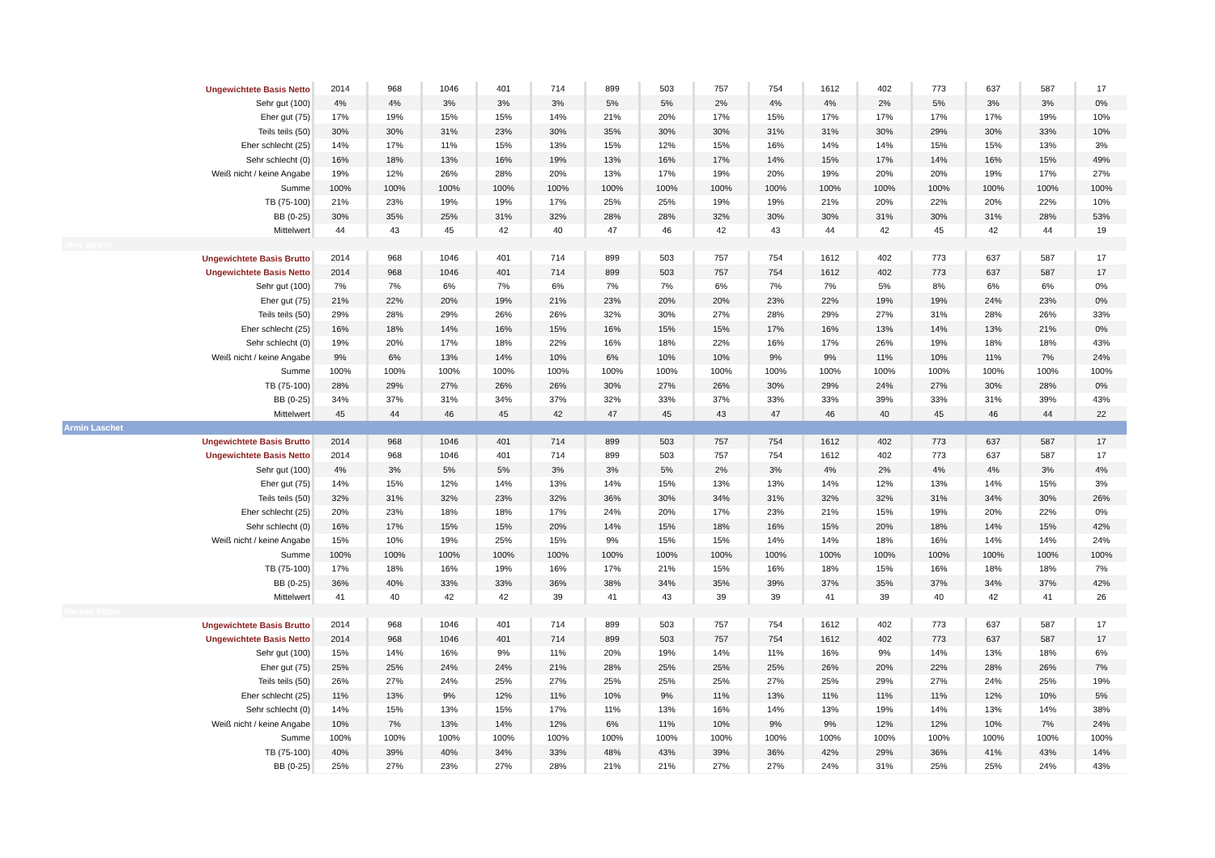| Ungewichtete Basis Netto | 2014 | 968 | 1046 | 401 | 714 | 899 | 503 | 757 | 754 | 1612 | 402 | 773 | 637 | 587 | 17 |
| Sehr gut (100) | 4% | 4% | 3% | 3% | 3% | 5% | 5% | 2% | 4% | 4% | 2% | 5% | 3% | 3% | 0% |
| Eher gut (75) | 17% | 19% | 15% | 15% | 14% | 21% | 20% | 17% | 15% | 17% | 17% | 17% | 17% | 19% | 10% |
| Teils teils (50) | 30% | 30% | 31% | 23% | 30% | 35% | 30% | 30% | 31% | 31% | 30% | 29% | 30% | 33% | 10% |
| Eher schlecht (25) | 14% | 17% | 11% | 15% | 13% | 15% | 12% | 15% | 16% | 14% | 14% | 15% | 15% | 13% | 3% |
| Sehr schlecht (0) | 16% | 18% | 13% | 16% | 19% | 13% | 16% | 17% | 14% | 15% | 17% | 14% | 16% | 15% | 49% |
| Weiß nicht / keine Angabe | 19% | 12% | 26% | 28% | 20% | 13% | 17% | 19% | 20% | 19% | 20% | 20% | 19% | 17% | 27% |
| Summe | 100% | 100% | 100% | 100% | 100% | 100% | 100% | 100% | 100% | 100% | 100% | 100% | 100% | 100% | 100% |
| TB (75-100) | 21% | 23% | 19% | 19% | 17% | 25% | 25% | 19% | 19% | 21% | 20% | 22% | 20% | 22% | 10% |
| BB (0-25) | 30% | 35% | 25% | 31% | 32% | 28% | 28% | 32% | 30% | 30% | 31% | 30% | 31% | 28% | 53% |
| Mittelwert | 44 | 43 | 45 | 42 | 40 | 47 | 46 | 42 | 43 | 44 | 42 | 45 | 42 | 44 | 19 |
| Jens Spahn | | | | | | | | | | | | | | | |
| Ungewichtete Basis Brutto | 2014 | 968 | 1046 | 401 | 714 | 899 | 503 | 757 | 754 | 1612 | 402 | 773 | 637 | 587 | 17 |
| Ungewichtete Basis Netto | 2014 | 968 | 1046 | 401 | 714 | 899 | 503 | 757 | 754 | 1612 | 402 | 773 | 637 | 587 | 17 |
| Sehr gut (100) | 7% | 7% | 6% | 7% | 6% | 7% | 7% | 6% | 7% | 7% | 5% | 8% | 6% | 6% | 0% |
| Eher gut (75) | 21% | 22% | 20% | 19% | 21% | 23% | 20% | 20% | 23% | 22% | 19% | 19% | 24% | 23% | 0% |
| Teils teils (50) | 29% | 28% | 29% | 26% | 26% | 32% | 30% | 27% | 28% | 29% | 27% | 31% | 28% | 26% | 33% |
| Eher schlecht (25) | 16% | 18% | 14% | 16% | 15% | 16% | 15% | 15% | 17% | 16% | 13% | 14% | 13% | 21% | 0% |
| Sehr schlecht (0) | 19% | 20% | 17% | 18% | 22% | 16% | 18% | 22% | 16% | 17% | 26% | 19% | 18% | 18% | 43% |
| Weiß nicht / keine Angabe | 9% | 6% | 13% | 14% | 10% | 6% | 10% | 10% | 9% | 9% | 11% | 10% | 11% | 7% | 24% |
| Summe | 100% | 100% | 100% | 100% | 100% | 100% | 100% | 100% | 100% | 100% | 100% | 100% | 100% | 100% | 100% |
| TB (75-100) | 28% | 29% | 27% | 26% | 26% | 30% | 27% | 26% | 30% | 29% | 24% | 27% | 30% | 28% | 0% |
| BB (0-25) | 34% | 37% | 31% | 34% | 37% | 32% | 33% | 37% | 33% | 33% | 39% | 33% | 31% | 39% | 43% |
| Mittelwert | 45 | 44 | 46 | 45 | 42 | 47 | 45 | 43 | 47 | 46 | 40 | 45 | 46 | 44 | 22 |
| Armin Laschet | | | | | | | | | | | | | | | |
| Ungewichtete Basis Brutto | 2014 | 968 | 1046 | 401 | 714 | 899 | 503 | 757 | 754 | 1612 | 402 | 773 | 637 | 587 | 17 |
| Ungewichtete Basis Netto | 2014 | 968 | 1046 | 401 | 714 | 899 | 503 | 757 | 754 | 1612 | 402 | 773 | 637 | 587 | 17 |
| Sehr gut (100) | 4% | 3% | 5% | 5% | 3% | 3% | 5% | 2% | 3% | 4% | 2% | 4% | 4% | 3% | 4% |
| Eher gut (75) | 14% | 15% | 12% | 14% | 13% | 14% | 15% | 13% | 13% | 14% | 12% | 13% | 14% | 15% | 3% |
| Teils teils (50) | 32% | 31% | 32% | 23% | 32% | 36% | 30% | 34% | 31% | 32% | 32% | 31% | 34% | 30% | 26% |
| Eher schlecht (25) | 20% | 23% | 18% | 18% | 17% | 24% | 20% | 17% | 23% | 21% | 15% | 19% | 20% | 22% | 0% |
| Sehr schlecht (0) | 16% | 17% | 15% | 15% | 20% | 14% | 15% | 18% | 16% | 15% | 20% | 18% | 14% | 15% | 42% |
| Weiß nicht / keine Angabe | 15% | 10% | 19% | 25% | 15% | 9% | 15% | 15% | 14% | 14% | 18% | 16% | 14% | 14% | 24% |
| Summe | 100% | 100% | 100% | 100% | 100% | 100% | 100% | 100% | 100% | 100% | 100% | 100% | 100% | 100% | 100% |
| TB (75-100) | 17% | 18% | 16% | 19% | 16% | 17% | 21% | 15% | 16% | 18% | 15% | 16% | 18% | 18% | 7% |
| BB (0-25) | 36% | 40% | 33% | 33% | 36% | 38% | 34% | 35% | 39% | 37% | 35% | 37% | 34% | 37% | 42% |
| Mittelwert | 41 | 40 | 42 | 42 | 39 | 41 | 43 | 39 | 39 | 41 | 39 | 40 | 42 | 41 | 26 |
| Markus Söder | | | | | | | | | | | | | | | |
| Ungewichtete Basis Brutto | 2014 | 968 | 1046 | 401 | 714 | 899 | 503 | 757 | 754 | 1612 | 402 | 773 | 637 | 587 | 17 |
| Ungewichtete Basis Netto | 2014 | 968 | 1046 | 401 | 714 | 899 | 503 | 757 | 754 | 1612 | 402 | 773 | 637 | 587 | 17 |
| Sehr gut (100) | 15% | 14% | 16% | 9% | 11% | 20% | 19% | 14% | 11% | 16% | 9% | 14% | 13% | 18% | 6% |
| Eher gut (75) | 25% | 25% | 24% | 24% | 21% | 28% | 25% | 25% | 25% | 26% | 20% | 22% | 28% | 26% | 7% |
| Teils teils (50) | 26% | 27% | 24% | 25% | 27% | 25% | 25% | 25% | 27% | 25% | 29% | 27% | 24% | 25% | 19% |
| Eher schlecht (25) | 11% | 13% | 9% | 12% | 11% | 10% | 9% | 11% | 13% | 11% | 11% | 11% | 12% | 10% | 5% |
| Sehr schlecht (0) | 14% | 15% | 13% | 15% | 17% | 11% | 13% | 16% | 14% | 13% | 19% | 14% | 13% | 14% | 38% |
| Weiß nicht / keine Angabe | 10% | 7% | 13% | 14% | 12% | 6% | 11% | 10% | 9% | 9% | 12% | 12% | 10% | 7% | 24% |
| Summe | 100% | 100% | 100% | 100% | 100% | 100% | 100% | 100% | 100% | 100% | 100% | 100% | 100% | 100% | 100% |
| TB (75-100) | 40% | 39% | 40% | 34% | 33% | 48% | 43% | 39% | 36% | 42% | 29% | 36% | 41% | 43% | 14% |
| BB (0-25) | 25% | 27% | 23% | 27% | 28% | 21% | 21% | 27% | 27% | 24% | 31% | 25% | 25% | 24% | 43% |